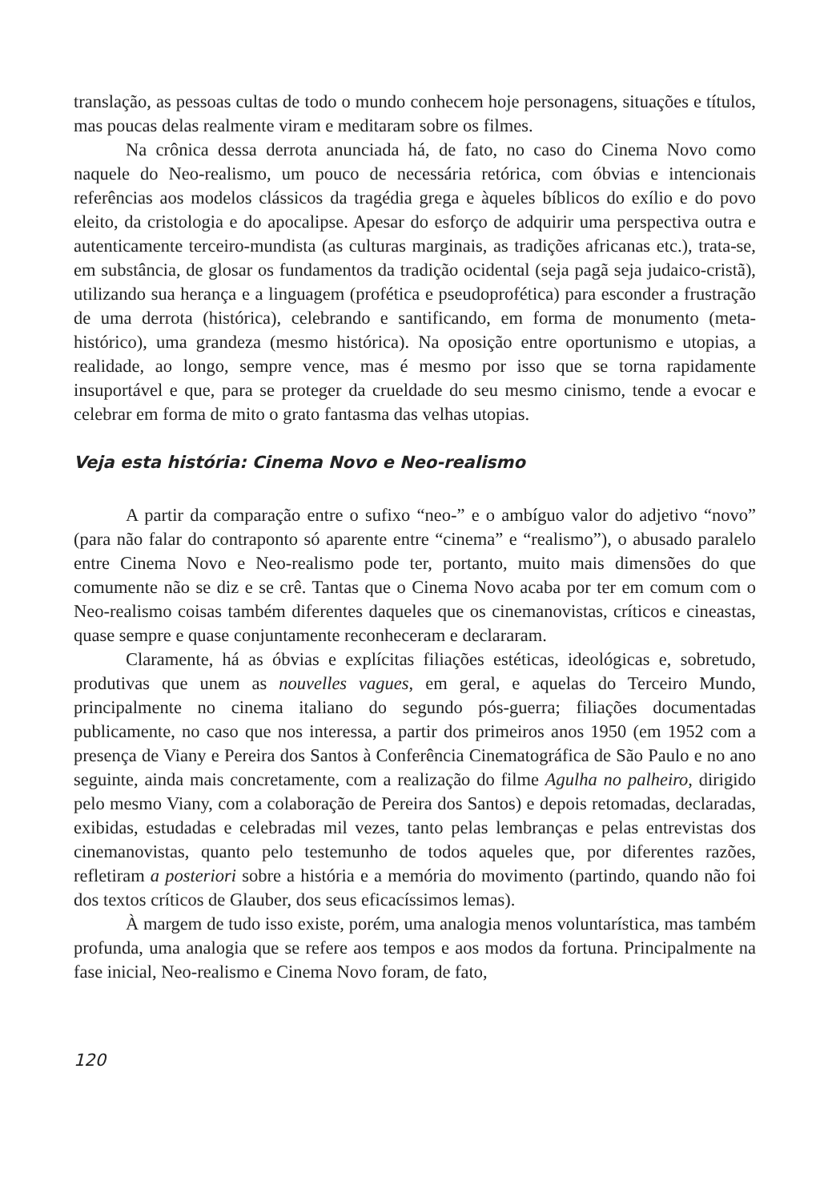translação, as pessoas cultas de todo o mundo conhecem hoje personagens, situações e títulos, mas poucas delas realmente viram e meditaram sobre os filmes.
Na crônica dessa derrota anunciada há, de fato, no caso do Cinema Novo como naquele do Neo-realismo, um pouco de necessária retórica, com óbvias e intencionais referências aos modelos clássicos da tragédia grega e àqueles bíblicos do exílio e do povo eleito, da cristologia e do apocalipse. Apesar do esforço de adquirir uma perspectiva outra e autenticamente terceiro-mundista (as culturas marginais, as tradições africanas etc.), trata-se, em substância, de glosar os fundamentos da tradição ocidental (seja pagã seja judaico-cristã), utilizando sua herança e a linguagem (profética e pseudoprofética) para esconder a frustração de uma derrota (histórica), celebrando e santificando, em forma de monumento (meta-histórico), uma grandeza (mesmo histórica). Na oposição entre oportunismo e utopias, a realidade, ao longo, sempre vence, mas é mesmo por isso que se torna rapidamente insuportável e que, para se proteger da crueldade do seu mesmo cinismo, tende a evocar e celebrar em forma de mito o grato fantasma das velhas utopias.
Veja esta história: Cinema Novo e Neo-realismo
A partir da comparação entre o sufixo “neo-” e o ambíguo valor do adjetivo “novo” (para não falar do contraponto só aparente entre “cinema” e “realismo”), o abusado paralelo entre Cinema Novo e Neo-realismo pode ter, portanto, muito mais dimensões do que comumente não se diz e se crê. Tantas que o Cinema Novo acaba por ter em comum com o Neo-realismo coisas também diferentes daqueles que os cinemanovistas, críticos e cineastas, quase sempre e quase conjuntamente reconheceram e declararam.
Claramente, há as óbvias e explícitas filiações estéticas, ideológicas e, sobretudo, produtivas que unem as nouvelles vagues, em geral, e aquelas do Terceiro Mundo, principalmente no cinema italiano do segundo pós-guerra; filiações documentadas publicamente, no caso que nos interessa, a partir dos primeiros anos 1950 (em 1952 com a presença de Viany e Pereira dos Santos à Conferência Cinematográfica de São Paulo e no ano seguinte, ainda mais concretamente, com a realização do filme Agulha no palheiro, dirigido pelo mesmo Viany, com a colaboração de Pereira dos Santos) e depois retomadas, declaradas, exibidas, estudadas e celebradas mil vezes, tanto pelas lembranças e pelas entrevistas dos cinemanovistas, quanto pelo testemunho de todos aqueles que, por diferentes razões, refletiram a posteriori sobre a história e a memória do movimento (partindo, quando não foi dos textos críticos de Glauber, dos seus eficacíssimos lemas).
À margem de tudo isso existe, porém, uma analogia menos voluntarística, mas também profunda, uma analogia que se refere aos tempos e aos modos da fortuna. Principalmente na fase inicial, Neo-realismo e Cinema Novo foram, de fato,
120